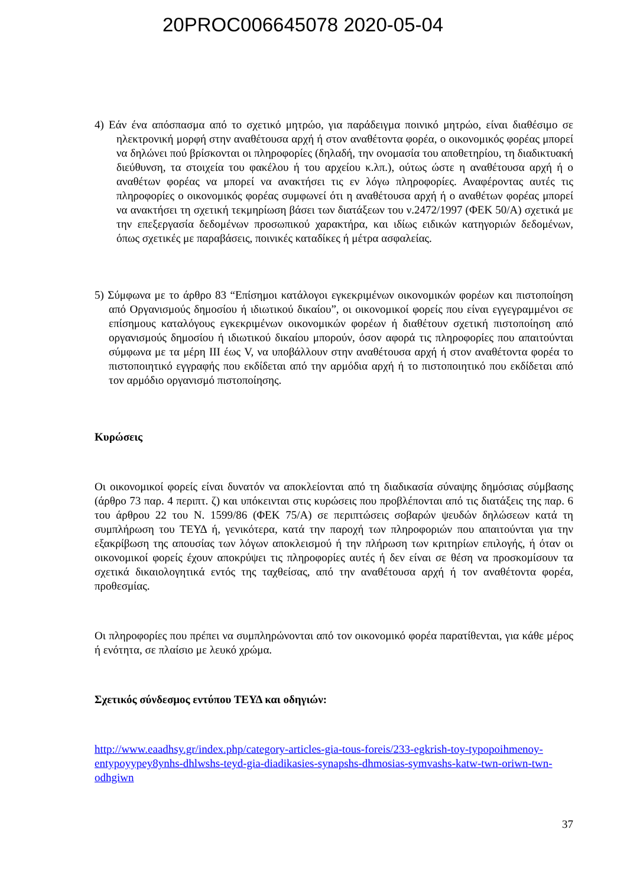20PROC006645078 2020-05-04
4) Εάν ένα απόσπασμα από το σχετικό μητρώο, για παράδειγμα ποινικό μητρώο, είναι διαθέσιμο σε ηλεκτρονική μορφή στην αναθέτουσα αρχή ή στον αναθέτοντα φορέα, ο οικονομικός φορέας μπορεί να δηλώνει πού βρίσκονται οι πληροφορίες (δηλαδή, την ονομασία του αποθετηρίου, τη διαδικτυακή διεύθυνση, τα στοιχεία του φακέλου ή του αρχείου κ.λπ.), ούτως ώστε η αναθέτουσα αρχή ή ο αναθέτων φορέας να μπορεί να ανακτήσει τις εν λόγω πληροφορίες. Αναφέροντας αυτές τις πληροφορίες ο οικονομικός φορέας συμφωνεί ότι η αναθέτουσα αρχή ή ο αναθέτων φορέας μπορεί να ανακτήσει τη σχετική τεκμηρίωση βάσει των διατάξεων του ν.2472/1997 (ΦΕΚ 50/Α) σχετικά με την επεξεργασία δεδομένων προσωπικού χαρακτήρα, και ιδίως ειδικών κατηγοριών δεδομένων, όπως σχετικές με παραβάσεις, ποινικές καταδίκες ή μέτρα ασφαλείας.
5) Σύμφωνα με το άρθρο 83 “Επίσημοι κατάλογοι εγκεκριμένων οικονομικών φορέων και πιστοποίηση από Οργανισμούς δημοσίου ή ιδιωτικού δικαίου”, οι οικονομικοί φορείς που είναι εγγεγραμμένοι σε επίσημους καταλόγους εγκεκριμένων οικονομικών φορέων ή διαθέτουν σχετική πιστοποίηση από οργανισμούς δημοσίου ή ιδιωτικού δικαίου μπορούν, όσον αφορά τις πληροφορίες που απαιτούνται σύμφωνα με τα μέρη ΙΙΙ έως V, να υποβάλλουν στην αναθέτουσα αρχή ή στον αναθέτοντα φορέα το πιστοποιητικό εγγραφής που εκδίδεται από την αρμόδια αρχή ή το πιστοποιητικό που εκδίδεται από τον αρμόδιο οργανισμό πιστοποίησης.
Κυρώσεις
Οι οικονομικοί φορείς είναι δυνατόν να αποκλείονται από τη διαδικασία σύναψης δημόσιας σύμβασης (άρθρο 73 παρ. 4 περιπτ. ζ) και υπόκεινται στις κυρώσεις που προβλέπονται από τις διατάξεις της παρ. 6 του άρθρου 22 του Ν. 1599/86 (ΦΕΚ 75/Α) σε περιπτώσεις σοβαρών ψευδών δηλώσεων κατά τη συμπλήρωση του ΤΕΥΔ ή, γενικότερα, κατά την παροχή των πληροφοριών που απαιτούνται για την εξακρίβωση της απουσίας των λόγων αποκλεισμού ή την πλήρωση των κριτηρίων επιλογής, ή όταν οι οικονομικοί φορείς έχουν αποκρύψει τις πληροφορίες αυτές ή δεν είναι σε θέση να προσκομίσουν τα σχετικά δικαιολογητικά εντός της ταχθείσας, από την αναθέτουσα αρχή ή τον αναθέτοντα φορέα, προθεσμίας.
Οι πληροφορίες που πρέπει να συμπληρώνονται από τον οικονομικό φορέα παρατίθενται, για κάθε μέρος ή ενότητα, σε πλαίσιο με λευκό χρώμα.
Σχετικός σύνδεσμος εντύπου ΤΕΥΔ και οδηγιών:
http://www.eaadhsy.gr/index.php/category-articles-gia-tous-foreis/233-egkrish-toy-typopoihmenoy-entypoyypey8ynhs-dhlwshs-teyd-gia-diadikasies-synapshs-dhmosias-symvashs-katw-twn-oriwn-twn-odhgiwn
37